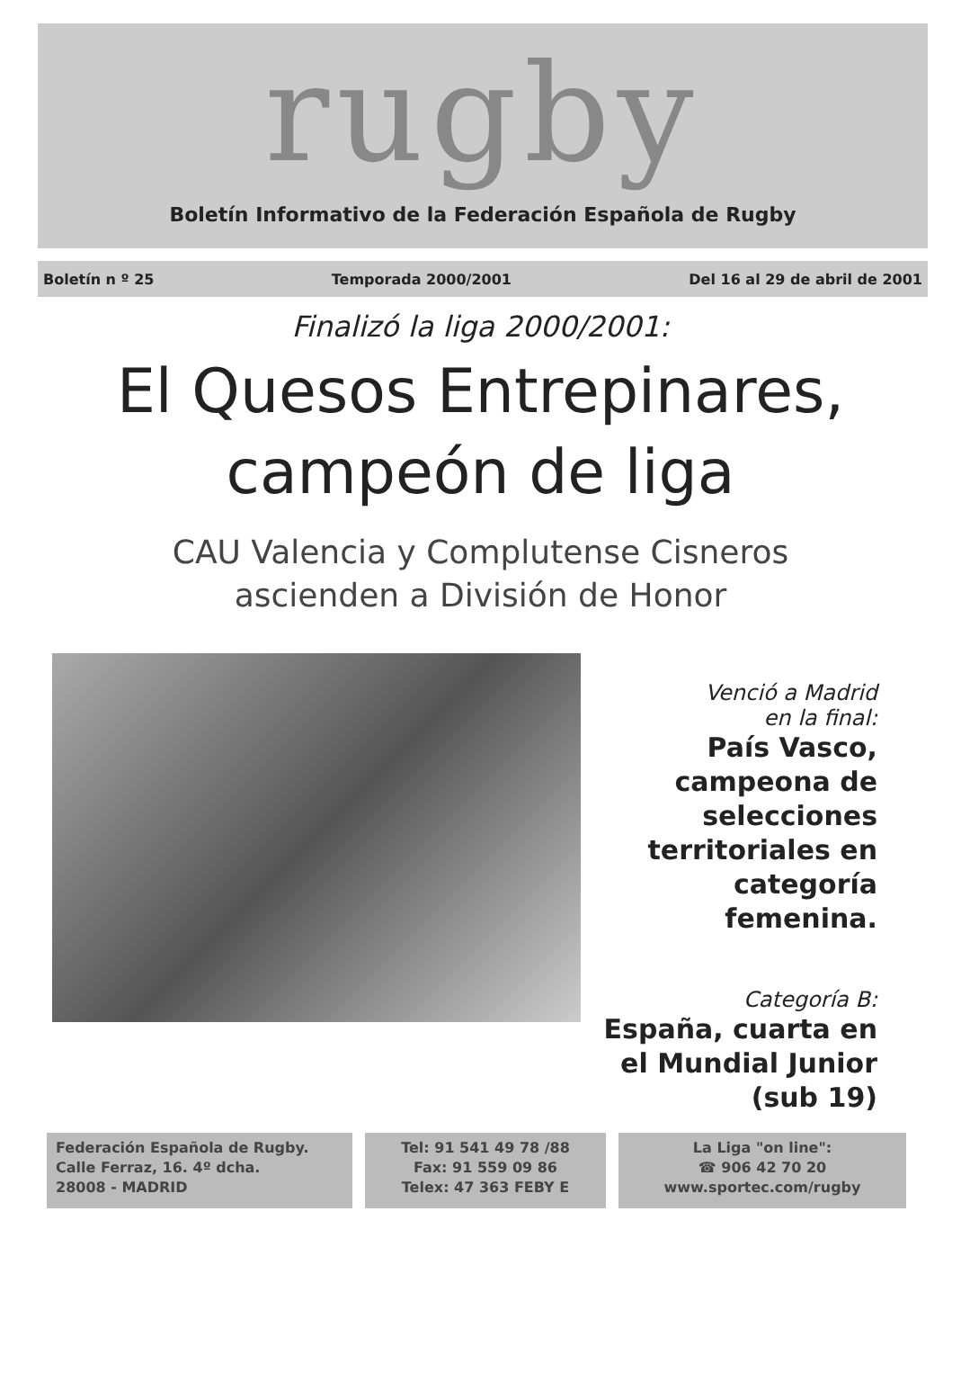rugby
Boletín Informativo de la Federación Española de Rugby
Boletín n º 25 Temporada 2000/2001 Del 16 al 29 de abril de 2001
Finalizó la liga 2000/2001:
El Quesos Entrepinares,
campeón de liga
CAU Valencia y Complutense Cisneros
ascienden a División de Honor
Venció a Madrid
en la final:
País Vasco, campeona de selecciones territoriales en categoría femenina.
Categoría B:
España, cuarta en el Mundial Junior (sub 19)
Federación Española de Rugby.
Calle Ferraz, 16. 4º dcha.
28008 - MADRID
Tel: 91 541 49 78 /88
Fax: 91 559 09 86
Telex: 47 363 FEBY E
La Liga "on line":
☎ 906 42 70 20
www.sportec.com/rugby